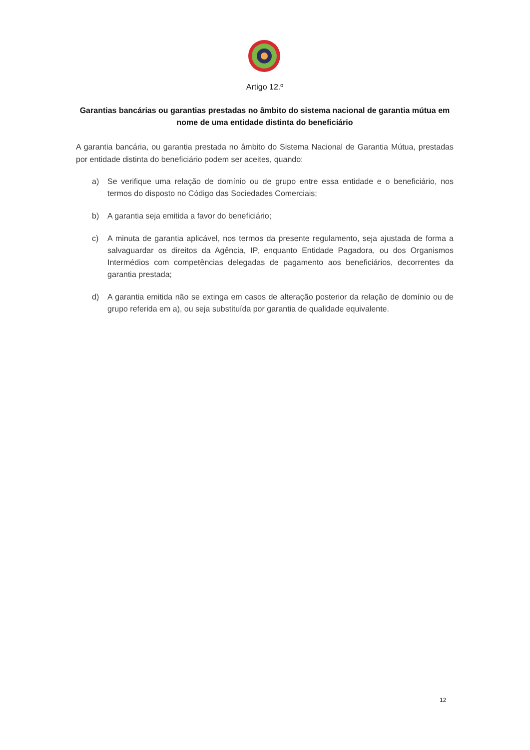Artigo 12.º
Garantias bancárias ou garantias prestadas no âmbito do sistema nacional de garantia mútua em nome de uma entidade distinta do beneficiário
A garantia bancária, ou garantia prestada no âmbito do Sistema Nacional de Garantia Mútua, prestadas por entidade distinta do beneficiário podem ser aceites, quando:
a) Se verifique uma relação de domínio ou de grupo entre essa entidade e o beneficiário, nos termos do disposto no Código das Sociedades Comerciais;
b) A garantia seja emitida a favor do beneficiário;
c) A minuta de garantia aplicável, nos termos da presente regulamento, seja ajustada de forma a salvaguardar os direitos da Agência, IP, enquanto Entidade Pagadora, ou dos Organismos Intermédios com competências delegadas de pagamento aos beneficiários, decorrentes da garantia prestada;
d) A garantia emitida não se extinga em casos de alteração posterior da relação de domínio ou de grupo referida em a), ou seja substituída por garantia de qualidade equivalente.
12